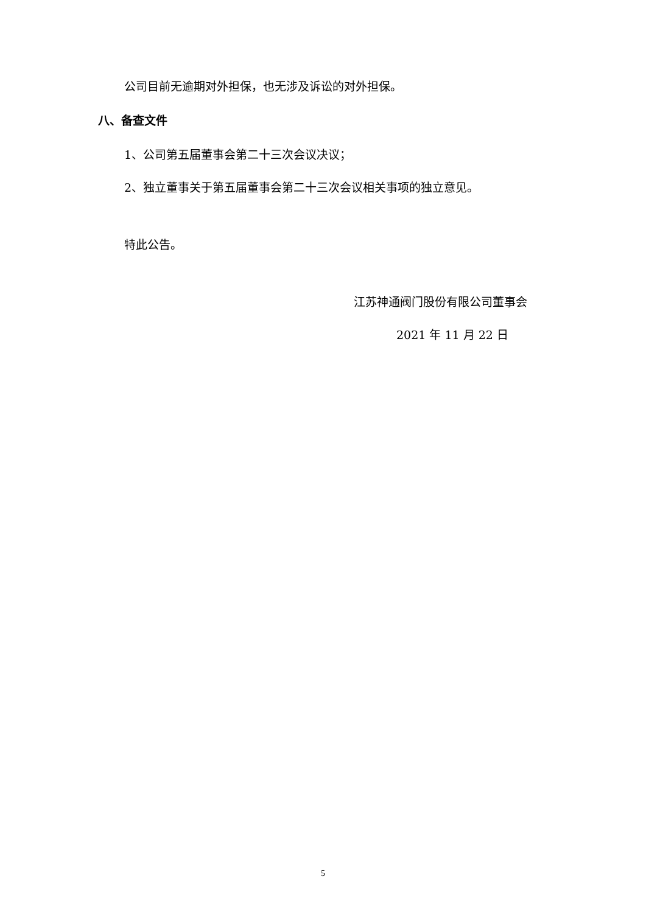公司目前无逾期对外担保，也无涉及诉讼的对外担保。
八、备查文件
1、公司第五届董事会第二十三次会议决议；
2、独立董事关于第五届董事会第二十三次会议相关事项的独立意见。
特此公告。
江苏神通阀门股份有限公司董事会
2021 年 11 月 22 日
5